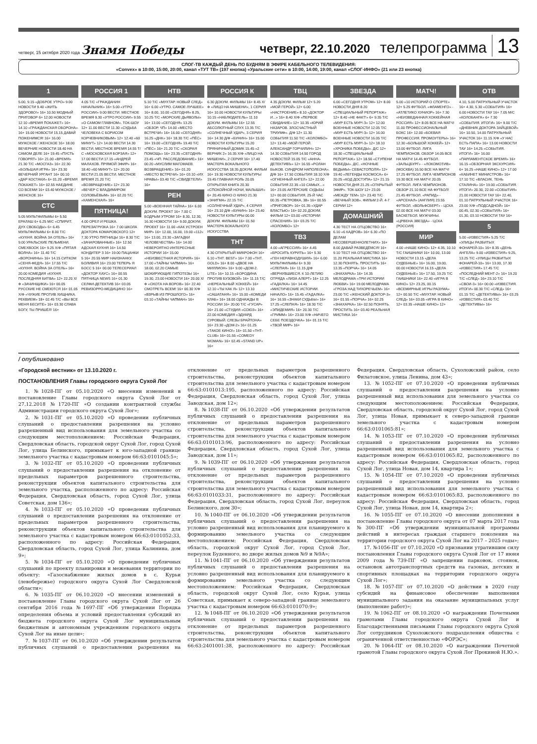четверг, 15 октября 2020 года Знамя Победы
четверг, 22.10.2020 телепрограмма 13
СЛОГ-ТВ КАЖДЫЙ ДЕНЬ ПО БУДНЯМ В ЭФИРЕ КАБЕЛЬНОГО ТЕЛЕВИДЕНИЯ:
«Convex» в 10:00, 15:00, 20:00, канал «ТУТ ТВ» (197 кнопка) «Уральские сети» в 10:00, 14:00, 19:00, канал «СЛОГ-ИНФО» (21 или 23 кнопка)
1
5.00, 9.15 «ДОБРОЕ УТРО» 9.00 НОВОСТИ 9.40 «ЖИТЬ ЗДОРОВО!» 16+ 10.50 МОДНЫЙ ПРИГОВОР 6+ 12.00 НОВОСТИ 12.10 «ВРЕМЯ ПОКАЖЕТ» 16+ 14.10 «ГРАЖДАНСКАЯ ОБОРОНА» 16+ 15.00 НОВОСТИ 15.15 ДАВАЙ ПОЖЕНИМСЯ! 16+ 16.00 МУЖСКОЕ / ЖЕНСКОЕ 16+ 18.00 ВЕЧЕРНИЕ НОВОСТИ 18.40 НА САМОМ ДЕЛЕ 16+ 19.45 «ПУСТЬ ГОВОРЯТ» 16+ 21.00 «ВРЕМЯ» 21.30 Т/С «МОСГАЗ» 16+ 22.30 «БОЛЬШАЯ ИГРА» 16+ 23.30 ВЕЧЕРНИЙ УРГАНТ 16+ 00.10 «ДАР КОСТАКИ» 6+ 01.20 «ВРЕМЯ ПОКАЖЕТ» 16+ 02.55 НАЕДИНЕ СО ВСЕМИ 16+ 03.40 МУЖСКОЕ / ЖЕНСКОЕ 16+
СТС
5.05 МУЛЬТФИЛЬМЫ 6+ 5.50 ЕРАЛАШ 6+ 6.25 М/С «СПИРИТ. ДУХ СВОБОДЫ» 6+ 6.45 МУЛЬТФИЛЬМЫ 6+ 8.00 Т/С «КУХНЯ. ВОЙНА ЗА ОТЕЛЬ» 16+ 9.00 УРАЛЬСКИЕ ПЕЛЬМЕНИ. СМЕХBOOK 16+ 9.25 Х/Ф «ПЯТАЯ ВОЛНА» 16+ 11.40 Т/С «ВОРОНИНЫ» 16+ 14.15 СИТКОМ «СЕНЯ-ФЕДЯ» 16+ 17.55 Т/С «КУХНЯ. ВОЙНА ЗА ОТЕЛЬ» 16+ 20.00 КОМЕДИЯ «КУХНЯ. ПОСЛЕДНЯЯ БИТВА» 12+ 22.20 Х/Ф «ЗАЧИНЩИКИ» 16+ 00.05 РУССКИЕ НЕ СМЕЮТСЯ 16+ 01.05 Х/Ф «ЧУЖИЕ ПРОТИВ ХИЩНИКА. РЕКВИЕМ» 18+ 02.45 Т/С «ВЫ ВСЕ МЕНЯ БЕСИТЕ» 16+ 03.30 СЛАВА БОГУ, ТЫ ПРИШЁЛ! 16+
РОССИЯ 1
4.05 Т/С «ГРАЖДАНИН НАЧАЛЬНИК» 16+ 5.00 «УТРО РОССИИ» 9.00 ВЕСТИ. МЕСТНОЕ ВРЕМЯ 9.30 «УТРО РОССИИ» 9.55 «О САМОМ ГЛАВНОМ». ТОК-ШОУ 12+ 11.00 ВЕСТИ 11.30 «СУДЬБА ЧЕЛОВЕКА С БОРИСОМ КОРЧЕВНИКОВЫМ» 12+ 12.40 «60 МИНУТ» 12+ 14.00 ВЕСТИ 14.30 ВЕСТИ. МЕСТНОЕ ВРЕМЯ 14.55 Т/С «МОСКОВСКАЯ БОРЗАЯ» 12+ 17.00 ВЕСТИ 17.15 «АНДРЕЙ МАЛАХОВ. ПРЯМОЙ ЭФИР» 16+ 18.40 «60 МИНУТ» 12+ 20.00 ВЕСТИ 21.05 ВЕСТИ. МЕСТНОЕ ВРЕМЯ 21.20 Т/С «ВОЗВРАЩЕНИЕ» 12+ 23.30 «ВЕЧЕР С ВЛАДИМИРОМ СОЛОВЬЁВЫМ» 16+ 02.20 Т/С «КАМЕНСКАЯ» 16+
ПЯТНИЦА!
4.00 ОРЕЛ И РЕШКА. ПЕРЕЗАГРУЗКА 16+ 7.00 ШКОЛА ДОКТОРА КОМАРОВСКОГО 12+ 7.30 УТРО ПЯТНИЦЫ 16+ 8.30 Т/С «ЗАЧАРОВАННЫЕ» 16+ 12.50 АДСКАЯ КУХНЯ 16+ 14.50 КОНДИТЕР 3 16+ 19.00 ПАЦАНКИ 5 16+ 20.55 МИР НАИЗНАНКУ. БОЛИВИЯ 16+ 23.00 ТЕПЕРЬ Я БОСС 5 16+ 00.00 ТЕЛЕСЕРИАЛ «ДОКТОР ХАУС» 16+ 00.55 ПЯТНИЦА NEWS 16+ 01.30 СЕЛФИ-ДЕТЕКТИВ 16+ 03.05 РЕВИЗОРРО-МЕДИЦИНО 16+
НТВ
5.10 Т/С «МУХТАР. НОВЫЙ СЛЕД» 16+ 6.00 «УТРО. САМОЕ ЛУЧШЕЕ» 16+ 8.00, 10.00 «СЕГОДНЯ» 8.25, 10.25 Т/С «МОРСКИЕ ДЬЯВОЛЫ» 16+ 13.00 «СЕГОДНЯ» 13.25 «ОБЗОР. ЧП» 14.00 «МЕСТО ВСТРЕЧИ» 16+ 16.00 «СЕГОДНЯ» 16.25 «ДНК» 16+ 18.30 Т/С «ПЁС» 16+ 19.00 «СЕГОДНЯ» 19.40 Т/С «ПЁС» 16+ 21.20 Т/С «СКОРАЯ ПОМОЩЬ» 16+ 23.35 «СЕГОДНЯ» 23.45 «ЧП. РАССЛЕДОВАНИЕ» 16+ 00.20 «МУСЛИМ МАГОМАЕВ. ВОЗВРАЩЕНИЕ» 16+ 01.20 «МЕСТО ВСТРЕЧИ» 16+ 03.10 «ИХ НРАВЫ» 03.40 Т/С «СВИДЕТЕЛИ» 16+
РЕН
5.00 «ВОЕННАЯ ТАЙНА» 16+ 6.00 ДОКУМ. ПРОЕКТ 16+ 7.00 С БОДРЫМ УТРОМ! 16+ 8.30, 12.30, 16.30 НОВОСТИ 16+ 9.00 ДОКУМ. ПРОЕКТ 16+ 11.00 «КАК УСТРОЕН МИР» 16+ 12.00, 16.00, 19.00 «112» 16+ 13.00, 23.30 «ЗАГАДКИ ЧЕЛОВЕЧЕСТВА» 16+ 14.00 НЕВЕРОЯТНО ИНТЕРЕСНЫЕ ИСТОРИИ 16+ 15.00 «НЕИЗВЕСТНАЯ ИСТОРИЯ» 16+ 17.00 «ТАЙНЫ ЧАПМАН» 16+ 18.00, 02.20 САМЫЕ ШОКИРУЮЩИЕ ГИПОТЕЗЫ 16+ 19.30, 23.00 НОВОСТИ 16+ 20.00 Х/Ф «ОХОТА НА ВОРОВ» 16+ 22.40 СМОТРЕТЬ ВСЕМ! 16+ 00.30 Х/Ф «ВЗРЫВ ИЗ ПРОШЛОГО» 16+ 03.10 «ТАЙНЫ ЧАПМАН» 16+
РОССИЯ К
6.30 ДОКУМ. ФИЛЬМЫ 16+ 8.45 Х/Ф «ЛИЦО НА МИШЕНИ», 1 СЕРИЯ 16+ 10.00 НОВОСТИ КУЛЬТУРЫ 10.15 «НАБЛЮДАТЕЛЬ» 11.10 ДОКУМ. ФИЛЬМЫ 16+ 12.55 АБСОЛЮТНЫЙ СЛУХ 13.35 Т/С «СОЛНЕЧНЫЙ УДАР», 3 СЕРИЯ 16+ 14.30 Д/Ф «БУНИН» 16+ 15.00 НОВОСТИ КУЛЬТУРЫ 15.20 ПРЯНИЧНЫЙ ДОМИК 15.45 «2 ВЕРНИК 2» 16.35 Х/Ф «ЛИЦО НА МИШЕНИ», 2 СЕРИЯ 16+ 17.40 МАСТЕРА ВОКАЛЬНОГО ИСКУССТВА 18.35 ДОКУМ. ФИЛЬМ 16+ 19.30 НОВОСТИ КУЛЬТУРЫ 19.45 ГЛАВНАЯ РОЛЬ 20.05 ОТКРЫТАЯ КНИГА 20.30 «СПОКОЙНОЙ НОЧИ, МАЛЫШИ!» 6+ 20.45 КИНО О КИНО 21.30 «ЭНИГМА» 22.15 Т/С «СОЛНЕЧНЫЙ УДАР», 4 СЕРИЯ 16+ 23.10 Д/Ф «БУНИН» 16+ 23.40 НОВОСТИ КУЛЬТУРЫ 00.00 ДОКУМ. ФИЛЬМЫ 16+ 01.50 МАСТЕРА ВОКАЛЬНОГО ИСКУССТВА
ТНТ
4.30 ОТКРЫТЫЙ МИКРОФОН 16+ 6.10 «ТНТ. BEST» 16+ 7.00 «ТНТ. GOLD» 16+ 8.00 «ДВОЕ НА МИЛЛИОН» 16+ 9.00 «ДОМ-2. LITE» 16+ 10.15 «БОРОДИНА ПРОТИВ БУЗОВОЙ» 16+ 11.15 Т/С «НЕРЕАЛЬНЫЙ ХОККЕЙ» 16+ 12.10 «ТЫ КАК Я» 12+ 13.10 «САШАТАНЯ» 16+ 15.00 «КОМЕДИ КЛАБ» 16+ 18.00 ОДНАЖДЫ В РОССИИ 16+ 20.00 Т/С «ГУСАР» 16+ 21.00 «СТУДИЯ «СОЮЗ» 16+ 22.00 КОМЕДИЯ «ЭДУАРД СУРОВЫЙ. СЛЕЗЫ БРАЙТОНА» 16+ 23.30 «ДОМ-2» 16+ 01.25 «ТАКОЕ КИНО!» 16+ 01.50 «ТНТ-CLUB» 16+ 01.55 «COMEDY WOMAN» 16+ 02.45 «STAND UP» 16+
ТВЦ
4.35 ДОКУМ. ФИЛЬМ 12+ 5.20 «МОЙ ГЕРОЙ» 12+ 6.00 «НАСТРОЕНИЕ» 8.10 «ДОКТОР И...» 16+ 8.40 Х/Ф «ПЕРВОЕ СВИДАНИЕ» 12+ 10.35 «ЮРИЙ НАЗАРОВ. ЗЛОСЧАСТНЫЙ ТРИУМФ». Д/Ф 12+ 11.30 СОБЫТИЯ 11.50 Т/С «КОЛОМБО» 12+ 13.40 «МОЙ ГЕРОЙ. АЛЕКСАНДР ГОРЧИЛИН» 12+ 14.30 СОБЫТИЯ 14.50 ГОРОД НОВОСТЕЙ 15.05 Т/С «АННА-ДЕТЕКТИВЪ» 12+ 16.55 «РОЛАН БЫКОВ. СИНДРОМ НАПОЛЕОНА». Д/Ф 16+ 17.50 СОБЫТИЯ 18.10 Х/Ф «ОГНЕННЫЙ АНГЕЛ» 12+ 22.00 СОБЫТИЯ 22.35 «10 САМЫХ...» 16+ 23.05 АКТЁРСКИЕ СУДЬБЫ 12+ 00.00 СОБЫТИЯ. 25-Й ЧАС 00.35 «ПЕТРОВКА, 38» 16+ 00.55 «ПРИГОВОР» 16+ 01.35 «УДАР ВЛАСТЬЮ» 16+ 02.20 ДОКУМ. ФИЛЬМ 12+ 03.00 «ИСТОРИИ СПАСЕНИЯ» 16+ 03.25 Т/С «КОЛОМБО» 12+
ТВ3
4.00 «АГРЕССИЯ» 16+ 4.45 «БРОСИТЬ КУРИТЬ» 16+ 5.30 «ГЕН НЕРАВНОДУШИЯ» 16+ 6.00 МУЛЬТФИЛЬМЫ 6+ 9.30 «СЛЕПАЯ» 16+ 11.15 Д/Ф «ВЕРНУВШИЕСЯ. К 10-ЛЕТИЮ ОТРЯДА «ЛИЗА АЛЕРТ» 16+ 12.25 «ГАДАЛКА» 16+ 14.45 «МИСТИЧЕСКИЕ ИСТОРИИ. НАЧАЛО» 16+ 15.45 «ГАДАЛКА» 16+ 16.55 «ЗНАКИ СУДЬБЫ» 16+ 17.25 «СЛЕПАЯ» 16+ 18.30 Т/С «ЭПИДЕМИЯ» 16+ 20.30 Т/С «ГРИММ» 16+ 23.00 Х/Ф «НИЧЕГО СЕБЕ ПОЕЗДОЧКА» 16+ 01.15 Т/С «ТВОЙ МИР» 16+
ЗВЕЗДА
6.00 «СЕГОДНЯ УТРОМ» 12+ 8.00 НОВОСТИ ДНЯ 8.20 «СПЕЦИАЛЬНЫЙ РЕПОРТАЖ» 12+ 8.40 «НЕ ФАКТ!» 6+ 9.35 Т/С «МУР ЕСТЬ МУР!-3» 12+ 12.00 ВОЕННЫЕ НОВОСТИ 12.05 Т/С «МУР ЕСТЬ МУР!-3» 12+ 16.00 ВОЕННЫЕ НОВОСТИ 16.05 Т/С «МУР ЕСТЬ МУР!-3» 12+ 18.10 «ХРОНИКА ПОБЕДЫ». Д/С 12+ 18.30 «СПЕЦИАЛЬНЫЙ РЕПОРТАЖ» 12+ 18.50 «СТУПЕНИ ПОБЕДЫ». Д/С. «НОЧНЫЕ ВЕДЬМЫ» СЕВАСТОПОЛЯ» 12+ 19.40 «ЛЕГЕНДЫ КОСМОСА» 6+ 20.25 «КОД ДОСТУПА» 12+ 21.15 НОВОСТИ ДНЯ 21.25 «ОТКРЫТЫЙ ЭФИР». ТОК-ШОУ 12+ 23.05 «МЕЖДУ ТЕМ» 12+ 23.40 Т/С «ВЕЧНЫЙ ЗОВ». ФИЛЬМ 2-Й. 4-7 СЕРИИ 12+
ДОМАШНИЙ
4.30 ТЕСТ НА ОТЦОВСТВО 16+ 6.10 «6 КАДРОВ» 16+ 6.30 «ПО ДЕЛАМ НЕСОВЕРШЕННОЛЕТНИХ» 16+ 8.00 ДАВАЙ РАЗВЕДЁМСЯ! 16+ 9.10 ТЕСТ НА ОТЦОВСТВО 16+ 11.20 РЕАЛЬНАЯ МИСТИКА 16+ 12.30 ПОНЯТЬ. ПРОСТИТЬ 16+ 13.35 «ПОРЧА» 16+ 14.05 «ЗНАХАРКА» 16+ 14.35 МЕЛОДРАМА «ТРИ ИСТОРИИ ЛЮБВИ» 16+ 19.00 МЕЛОДРАМА «ГРОЗА НАД ТИХОРЕЧЬЕМ» 16+ 23.00 Т/С «ЖЕНСКИЙ ДОКТОР-3» 16+ 01.55 «ПОРЧА» 16+ 02.25 «ЗНАХАРКА» 16+ 02.50 ПОНЯТЬ. ПРОСТИТЬ 16+ 03.40 РЕАЛЬНАЯ МИСТИКА 16+
МАТЧ!
5.00 «10 ИСТОРИЙ О СПОРТЕ» 12+ 5.25 ФУТБОЛ. «ФЛАМЕНГО» - «АТЛЕТИКО ХУНИОР» 16+ 7.30 «НЕИЗВЕДАННАЯ ХОККЕЙНАЯ РОССИЯ» 12+ 8.05 ВСЕ НА МАТЧ! 11.00 ПРОФЕССИОНАЛЬНЫЙ БОКС 16+ 12.00 «БОЕВАЯ ПРОФЕССИЯ. ПРОМОУТЕРЫ» 16+ 12.30 «БОЛЬШОЙ ХОККЕЙ» 12+ 13.00 ФУТБОЛ. ЛИГА ЧЕМПИОНОВ. ОБЗОР 14.05 ВСЕ НА МАТЧ! 14.45 ФУТБОЛ. «ЗАЛЬЦБУРГ» - «ЛОКОМОТИВ» (МОСКВА) 16.50 ВСЕ НА МАТЧ! 17.25 ФУТБОЛ. ЛИГА ЧЕМПИОНОВ 19.30 ВСЕ НА МАТЧ! 20.05 ФУТБОЛ. ЛИГА ЧЕМПИОНОВ. ОБЗОР 21.10 ВСЕ НА ФУТБОЛ! 21.45 ФУТБОЛ. «РАПИД» - «АРСЕНАЛ» (АНГЛИЯ) 23.55 ФУТБОЛ. «ВОЛЬФСБЕРГ» - ЦСКА 02.00 ВСЕ НА МАТЧ! 03.00 БАСКЕТБОЛ. МУЖЧИНЫ. «ЦРВЕНА ЗВЕЗДА» - ЦСКА (РОССИЯ)
МИР
4.00 «НАШЕ КИНО» 12+ 4.35, 10.10 Т/С ГАИШНИКИ 16+ 10.00, 13.00 НОВОСТИ 13.15 «ДЕЛА СУДЕБНЫЕ» 16+ 16.00, 19.00, 00.00 НОВОСТИ 16.15 «ДЕЛА СУДЕБНЫЕ» 16+ 17.50, 19.25 Т/С ГАИШНИКИ 16+ 22.40 «ИГРА В КИНО» 12+ 23.25, 00.15 «ВСЕМИРНЫЕ ИГРЫ РАЗУМА» 12+ 00.50 Т/С «МУХТАР. НОВЫЙ СЛЕД» 16+ 03.05 «ИГРА В КИНО» 12+ 03.35 «НАШЕ КИНО» 12+
ОТВ
4.10, 5.00 ПАТРУЛЬНЫЙ УЧАСТОК 16+ 4.30, 5.30 «СОБЫТИЯ» 16+ 6.00 НОВОСТИ ТАУ 16+ 7.05 М/С «КОЛОБАНГА» 6+ 7.30 «СОБЫТИЯ. ИТОГИ» 16+ 9.00 Т/С «ДНЕВНИК ДОКТОРА ЗАЙЦЕВОЙ» 16+ 10.50, 14.00 ПАТРУЛЬНЫЙ УЧАСТОК 16+ 11.15 Х/Ф «У НАС ЕСТЬ ПАПА» 16+ 13.00 НОВОСТИ ТАУ 16+ 14.25 «СОБЫТИЯ. ИТОГИ» 16+ 16.00 «ПАРЛАМЕНТСКОЕ ВРЕМЯ» 16+ 16.15 «ОБЗОРНАЯ ЭКСКУРСИЯ» 6+ 16.25 «НАШЕ КИНО» 12+ 17.00 «КАБИНЕТ МИНИСТРОВ» 16+ 17.10 Т/С «ВЛАСИК. ТЕНЬ СТАЛИНА» 16+ 19.00 «СОБЫТИЯ. ИТОГИ» 20.30, 22.00 «СОБЫТИЯ» 21.00 НОВОСТИ ТАУ 16+ 22.40, 01.10 ПАТРУЛЬНЫЙ УЧАСТОК 16+ 23.00 Х/Ф «ПОДСАДНОЙ» 16+ 00.45, 02.30 «СОБЫТИЯ» 16+ 01.30, 03.10 НОВОСТИ ТАУ 16+
5
5.00 «ИЗВЕСТИЯ» 5.25 Т/С «УЛИЦЫ РАЗБИТЫХ ФОНАРЕЙ-10» 16+ 8.35 «ДЕНЬ АНГЕЛА» 9.00 «ИЗВЕСТИЯ» 9.25, 13.25 Т/С «УЛИЦЫ РАЗБИТЫХ ФОНАРЕЙ-10» 16+ 13.00, 17.30 «ИЗВЕСТИЯ» 17.45 Т/С «ПОСЛЕДНИЙ МЕНТ-2» 16+ 19.20 Т/С «СЛЕД» 16+ 23.10 Т/С «СВОИ-3» 16+ 00.00 «ИЗВЕСТИЯ. ИТОГИ» 00.30 Т/С «СЛЕД» 16+ 01.15 Т/С «ДЕТЕКТИВЫ» 16+ 03.25 «ИЗВЕСТИЯ» 03.40 Т/С «ДЕТЕКТИВЫ» 16+
/ опубликовано
«Городской вестник» от 13.10.2020 г.
ПОСТАНОВЛЕНИЯ Главы городского округа Сухой Лог
1. №1028-ПГ от 05.10.2020 «О внесении изменений в постановление Главы городского округа Сухой Лог от 27.12.2018 №1720-ПГ «О создании контрактной службы Администрации городского округа Сухой Лог»;
2. №1031-ПГ от 05.10.2020 «О проведении публичных слушаний о предоставлении разрешения на условно разрешенный вид использования для земельного участка со следующим местоположением: Российская Федерация, Свердловская область, городской округ Сухой Лог, город Сухой Лог, улица Белинского, примыкает к юго-западной границе земельного участка с кадастровым номером 66:63:0101045:5»;
3. №1032-ПГ от 05.10.2020 «О проведении публичных слушаний о предоставлении разрешения на отклонение от предельных параметров разрешенного строительства, реконструкции объектов капитального строительства для земельного участка, расположенного по адресу: Российская Федерация, Свердловская область, город Сухой Лог, улица Советская, дом 136»;
4. №1033-ПГ от 05.10.2020 «О проведении публичных слушаний о предоставлении разрешения на отклонение от предельных параметров разрешенного строительства, реконструкции объектов капитального строительства для земельного участка с кадастровым номером 66:63:0101052:33, расположенного по адресу: Российская Федерация, Свердловская область, город Сухой Лог, улица Калинина, дом 9»;
5. №1034-ПГ от 05.10.2020 «О проведении публичных слушаний по проекту планировки и межевания территории по объекту: «Газоснабжение жилых домов в с. Курьи (левобережье) городского округа Сухой Лог Свердловской области»;
6. №1035-ПГ от 06.10.2020 «О внесении изменений в постановление Главы городского округа Сухой Лог от 26 сентября 2016 года №1697-ПГ «Об утверждении Порядка определения объема и условий предоставления субсидий из бюджета городского округа Сухой Лог муниципальным бюджетным и автономным учреждениям городского округа Сухой Лог на иные цели»;
7. №1037-ПГ от 06.10.2020 «Об утверждении результатов публичных слушаний о предоставлении разрешения на отклонение от предельных параметров разрешенного строительства, реконструкции объектов капитального строительства для земельного участка с кадастровым номером 66:63:0101013:195, расположенного по адресу: Российская Федерация, Свердловская область, город Сухой Лог, улица Заводская, дом 12»;
8. №1038-ПГ от 06.10.2020 «Об утверждении результатов публичных слушаний о предоставлении разрешения на отклонение от предельных параметров разрешенного строительства, реконструкции объектов капитального строительства для земельного участка с кадастровым номером 66:63:0101013:96, расположенного по адресу: Российская Федерация, Свердловская область, город Сухой Лог, улица Заводская, дом 11»;
9. №1039-ПГ от 06.10.2020 «Об утверждении результатов публичных слушаний о предоставлении разрешения на отклонение от предельных параметров разрешенного строительства, реконструкции объектов капитального строительства для земельного участка с кадастровым номером 66:63:0101033:31, расположенного по адресу: Российская Федерация, Свердловская область, город Сухой Лог, переулок Белинского, дом 30»;
10. №1040-ПГ от 06.10.2020 «Об утверждении результатов публичных слушаний о предоставлении разрешения на условно разрешенный вид использования для планируемого к формированию земельного участка со следующим местоположением: Российская Федерация, Свердловская область, городской округ Сухой Лог, город Сухой Лог, переулок Буденного, во дворе жилых домов №9 и №9А»;
11. №1041-ПГ от 06.10.2020 «Об утверждении результатов публичных слушаний о предоставлении разрешения на условно разрешенный вид использования для планируемого к формированию земельного участка со следующим местоположением: Российская Федерация, Свердловская область, городской округ Сухой Лог, село Курьи, улица Советская, примыкает к северо-западной границе земельного участка с кадастровым номером 66:63:0101070:9»;
12. №1048-ПГ от 06.10.2020 «Об утверждении результатов публичных слушаний о предоставлении разрешения на отклонение от предельных параметров разрешенного строительства, реконструкции объектов капитального строительства для земельного участка с кадастровым номером 66:63:2401001:38, расположенного по адресу: Российская Федерация, Свердловская область, Сухоложский район, село Филатовское, улица Ленина, дом 43»;
13. №1052-ПГ от 07.10.2020 «О проведении публичных слушаний о предоставлении разрешения на условно разрешенный вид использования для земельного участка со следующим местоположением: Российская Федерация, Свердловская область, городской округ Сухой Лог, город Сухой Лог, улица Новая, примыкает к северо-западной границе земельного участка с кадастровым номером 66:63:0101065:81»;
14. №1053-ПГ от 07.10.2020 «О проведении публичных слушаний о предоставлении разрешения на условно разрешенный вид использования для земельного участка с кадастровым номером 66:63:0101065:82, расположенного по адресу: Российская Федерация, Свердловская область, город Сухой Лог, улица Новая, дом 14, квартира 1»;
15. №1054-ПГ от 07.10.2020 «О проведении публичных слушаний о предоставлении разрешения на условно разрешенный вид использования для земельного участка с кадастровым номером 66:63:0101065:83, расположенного по адресу: Российская Федерация, Свердловская область, город Сухой Лог, улица Новая, дом 14, квартира 2»;
16. №1055-ПГ от 07.10.2020 «О внесении дополнения в постановление Главы городского округа от 07 марта 2017 года №300-ПГ «Об утверждении муниципальной программы действий в интересах граждан старшего поколения на территории городского округа Сухой Лог на 2017 – 2025 годы»;
17. №1056-ПГ от 07.10.2020 «О признании утратившим силу постановления Главы городского округа Сухой Лог от 17 июня 2009 года №739-ПГ «О запрещении парковок, стоянок, остановок автотранспортных средств на газонах, детских и спортивных площадках на территории городского округа Сухой Лог»;
18. №1057-ПГ от 07.10.2020 «О действии в 2020 году субсидий на финансовое обеспечение выполнения муниципального задания на оказание муниципальных услуг (выполнение работ)»;
19. №1062-ПГ от 08.10.2020 «О награждении Почетными грамотами Главы городского округа Сухой Лог и Благодарственными письмами Главы городского округа Сухой Лог сотрудников Сухоложского подразделения общества с ограниченной ответственностью «ФОРЭС»;
20. №1064-ПГ от 08.10.2020 «О награждении Почетной грамотой Главы городского округа Сухой Лог Прокиной Н.Ю.».